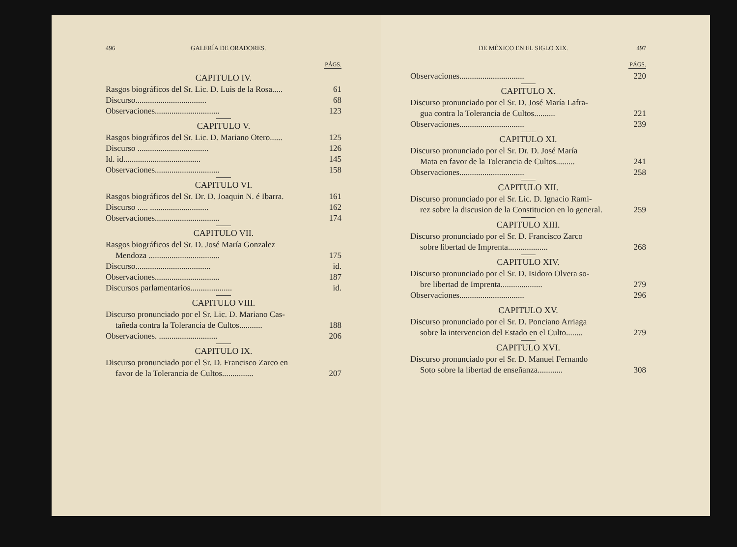496 GALERÍA DE ORADORES.
PÁGS.
CAPITULO IV.
Rasgos biográficos del Sr. Lic. D. Luis de la Rosa..... 61
Discurso.................................. 68
Observaciones............................... 123
CAPITULO V.
Rasgos biográficos del Sr. Lic. D. Mariano Otero...... 125
Discurso .................................. 126
Id. id..................................... 145
Observaciones............................... 158
CAPITULO VI.
Rasgos biográficos del Sr. Dr. D. Joaquin N. é Ibarra. 161
Discurso ..... ............................ 162
Observaciones............................... 174
CAPITULO VII.
Rasgos biográficos del Sr. D. José María Gonzalez
Mendoza .................................. 175
Discurso.................................... id.
Observaciones............................... 187
Discursos parlamentarios.................... id.
CAPITULO VIII.
Discurso pronunciado por el Sr. Lic. D. Mariano Cas-
tañeda contra la Tolerancia de Cultos........... 188
Observaciones. ............................ 206
CAPITULO IX.
Discurso pronunciado por el Sr. D. Francisco Zarco en
favor de la Tolerancia de Cultos............... 207
DE MÉXICO EN EL SIGLO XIX. 497
PÁGS.
Observaciones............................... 220
CAPITULO X.
Discurso pronunciado por el Sr. D. José María Lafra-
gua contra la Tolerancia de Cultos.......... 221
Observaciones............................... 239
CAPITULO XI.
Discurso pronunciado por el Sr. Dr. D. José María
Mata en favor de la Tolerancia de Cultos......... 241
Observaciones............................... 258
CAPITULO XII.
Discurso pronunciado por el Sr. Lic. D. Ignacio Rami-
rez sobre la discusion de la Constitucion en lo general. 259
CAPITULO XIII.
Discurso pronunciado por el Sr. D. Francisco Zarco
sobre libertad de Imprenta................... 268
CAPITULO XIV.
Discurso pronunciado por el Sr. D. Isidoro Olvera so-
bre libertad de Imprenta.................... 279
Observaciones............................... 296
CAPITULO XV.
Discurso pronunciado por el Sr. D. Ponciano Arriaga
sobre la intervencion del Estado en el Culto........ 279
CAPITULO XVI.
Discurso pronunciado por el Sr. D. Manuel Fernando
Soto sobre la libertad de enseñanza............ 308